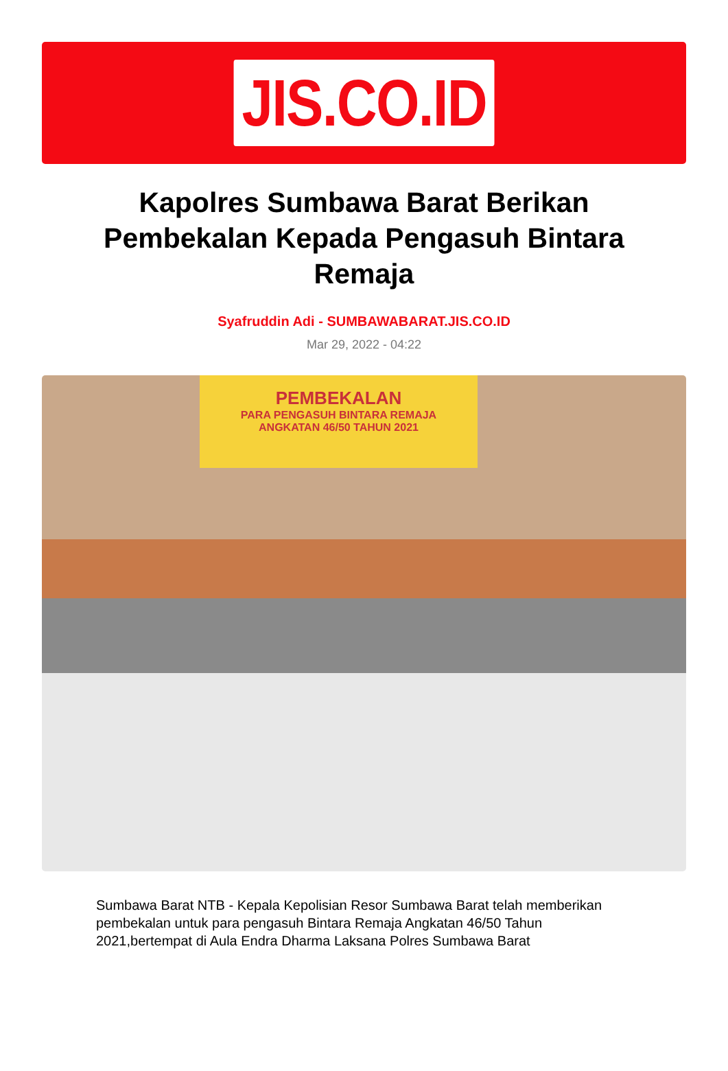JIS.CO.ID
Kapolres Sumbawa Barat Berikan Pembekalan Kepada Pengasuh Bintara Remaja
Syafruddin Adi - SUMBAWABARAT.JIS.CO.ID
Mar 29, 2022 - 04:22
PEMBEKALAN
PARA PENGASUH BINTARA REMAJA
ANGKATAN 46/50 TAHUN 2021
Sumbawa Barat NTB - Kepala Kepolisian Resor Sumbawa Barat telah memberikan pembekalan untuk para pengasuh Bintara Remaja Angkatan 46/50 Tahun 2021,bertempat di Aula Endra Dharma Laksana Polres Sumbawa Barat